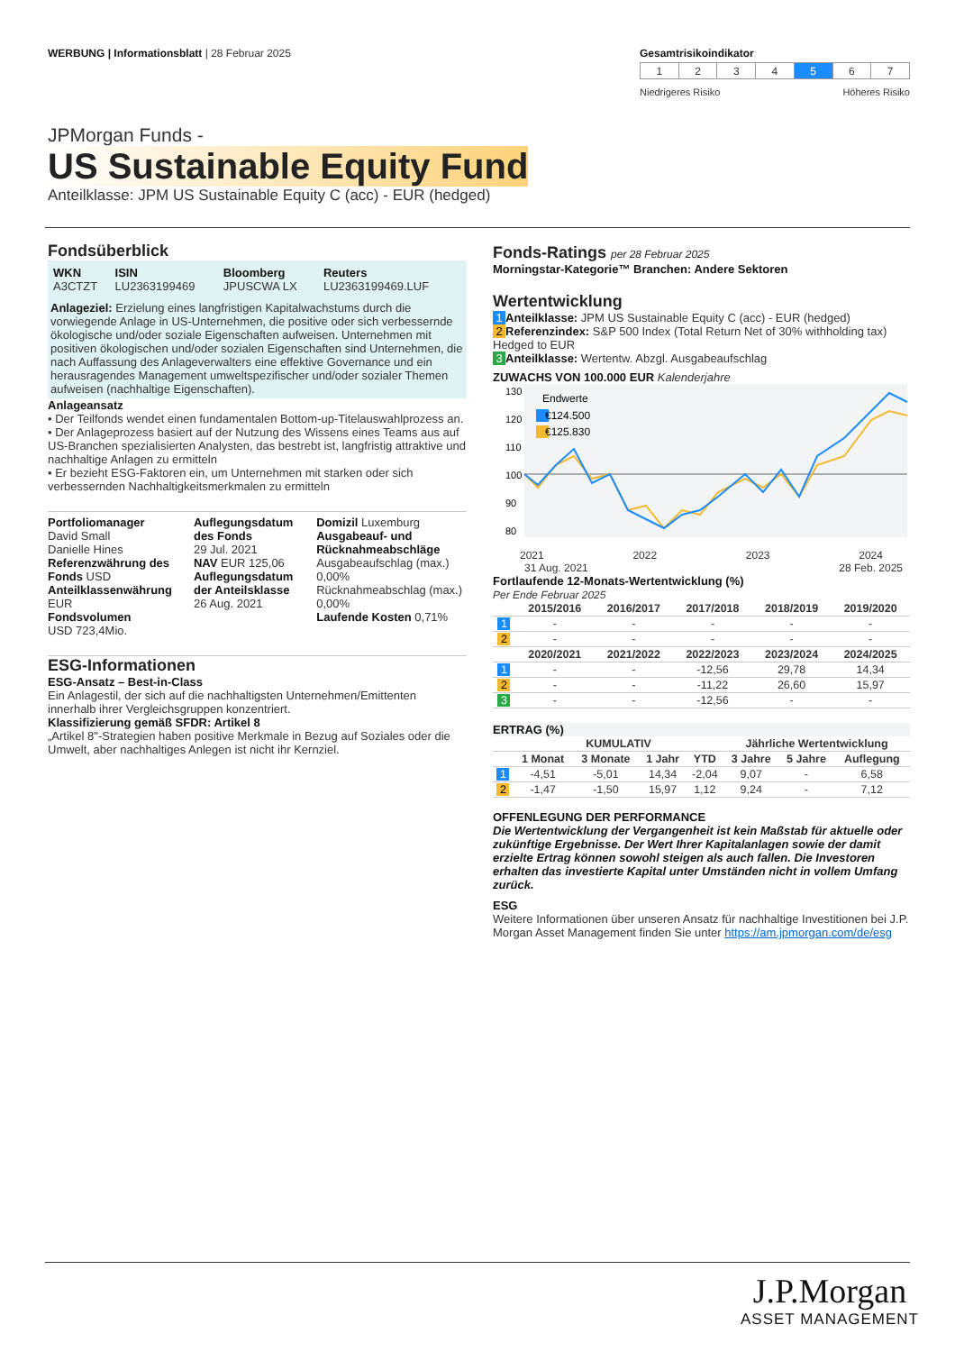WERBUNG | Informationsblatt | 28 Februar 2025
Gesamtrisikoindikator
| 1 | 2 | 3 | 4 | 5 | 6 | 7 |
Niedrigeres Risiko Höheres Risiko
JPMorgan Funds -
US Sustainable Equity Fund
Anteilklasse: JPM US Sustainable Equity C (acc) - EUR (hedged)
Fondsüberblick
| WKN A3CTZT | ISIN LU2363199469 | Bloomberg JPUSCWA LX | Reuters LU2363199469.LUF |
Anlageziel: Erzielung eines langfristigen Kapitalwachstums durch die vorwiegende Anlage in US-Unternehmen, die positive oder sich verbessernde ökologische und/oder soziale Eigenschaften aufweisen. Unternehmen mit positiven ökologischen und/oder sozialen Eigenschaften sind Unternehmen, die nach Auffassung des Anlageverwalters eine effektive Governance und ein herausragendes Management umweltspezifischer und/oder sozialer Themen aufweisen (nachhaltige Eigenschaften).
Anlageansatz
• Der Teilfonds wendet einen fundamentalen Bottom-up-Titelauswahlprozess an.
• Der Anlageprozess basiert auf der Nutzung des Wissens eines Teams aus auf US-Branchen spezialisierten Analysten, das bestrebt ist, langfristig attraktive und nachhaltige Anlagen zu ermitteln
• Er bezieht ESG-Faktoren ein, um Unternehmen mit starken oder sich verbessernden Nachhaltigkeitsmerkmalen zu ermitteln
Portfoliomanager
David Small
Danielle Hines
Referenzwährung des Fonds USD
Anteilklassenwährung EUR
Fondsvolumen
USD 723,4Mio.
Auflegungsdatum des Fonds
29 Jul. 2021
NAV EUR 125,06
Auflegungsdatum der Anteilsklasse
26 Aug. 2021
Domizil Luxemburg
Ausgabeauf- und Rücknahmeabschläge
Ausgabeaufschlag (max.) 0,00%
Rücknahmeabschlag (max.) 0,00%
Laufende Kosten 0,71%
ESG-Informationen
ESG-Ansatz – Best-in-Class
Ein Anlagestil, der sich auf die nachhaltigsten Unternehmen/Emittenten innerhalb ihrer Vergleichsgruppen konzentriert.
Klassifizierung gemäß SFDR: Artikel 8
„Artikel 8"-Strategien haben positive Merkmale in Bezug auf Soziales oder die Umwelt, aber nachhaltiges Anlegen ist nicht ihr Kernziel.
Fonds-Ratings per 28 Februar 2025
Morningstar-Kategorie™ Branchen: Andere Sektoren
Wertentwicklung
1 Anteilklasse: JPM US Sustainable Equity C (acc) - EUR (hedged)
2 Referenzindex: S&P 500 Index (Total Return Net of 30% withholding tax) Hedged to EUR
3 Anteilklasse: Wertentw. Abzgl. Ausgabeaufschlag
ZUWACHS VON 100.000 EUR Kalenderjahre
130
120
110
100
90
80
Endwerte
€124.500
€125.830
2021 2022 2023 2024
31 Aug. 2021 28 Feb. 2025
Fortlaufende 12-Monats-Wertentwicklung (%)
Per Ende Februar 2025
| | 2015/2016 | 2016/2017 | 2017/2018 | 2018/2019 | 2019/2020 |
| --- | --- | --- | --- | --- | --- |
| 1 | - | - | - | - | - |
| 2 | - | - | - | - | - |
| | 2020/2021 | 2021/2022 | 2022/2023 | 2023/2024 | 2024/2025 |
| 1 | - | - | -12,56 | 29,78 | 14,34 |
| 2 | - | - | -11,22 | 26,60 | 15,97 |
| 3 | - | - | -12,56 | - | - |
ERTRAG (%)
| | KUMULATIV | | | | Jährliche Wertentwicklung | | |
| --- | --- | --- | --- | --- | --- | --- | --- |
| | 1 Monat | 3 Monate | 1 Jahr | YTD | 3 Jahre | 5 Jahre | Auflegung |
| 1 | -4,51 | -5,01 | 14,34 | -2,04 | 9,07 | - | 6,58 |
| 2 | -1,47 | -1,50 | 15,97 | 1,12 | 9,24 | - | 7,12 |
OFFENLEGUNG DER PERFORMANCE
Die Wertentwicklung der Vergangenheit ist kein Maßstab für aktuelle oder zukünftige Ergebnisse. Der Wert Ihrer Kapitalanlagen sowie der damit erzielte Ertrag können sowohl steigen als auch fallen. Die Investoren erhalten das investierte Kapital unter Umständen nicht in vollem Umfang zurück.
ESG
Weitere Informationen über unseren Ansatz für nachhaltige Investitionen bei J.P. Morgan Asset Management finden Sie unter https://am.jpmorgan.com/de/esg
J.P.Morgan
ASSET MANAGEMENT